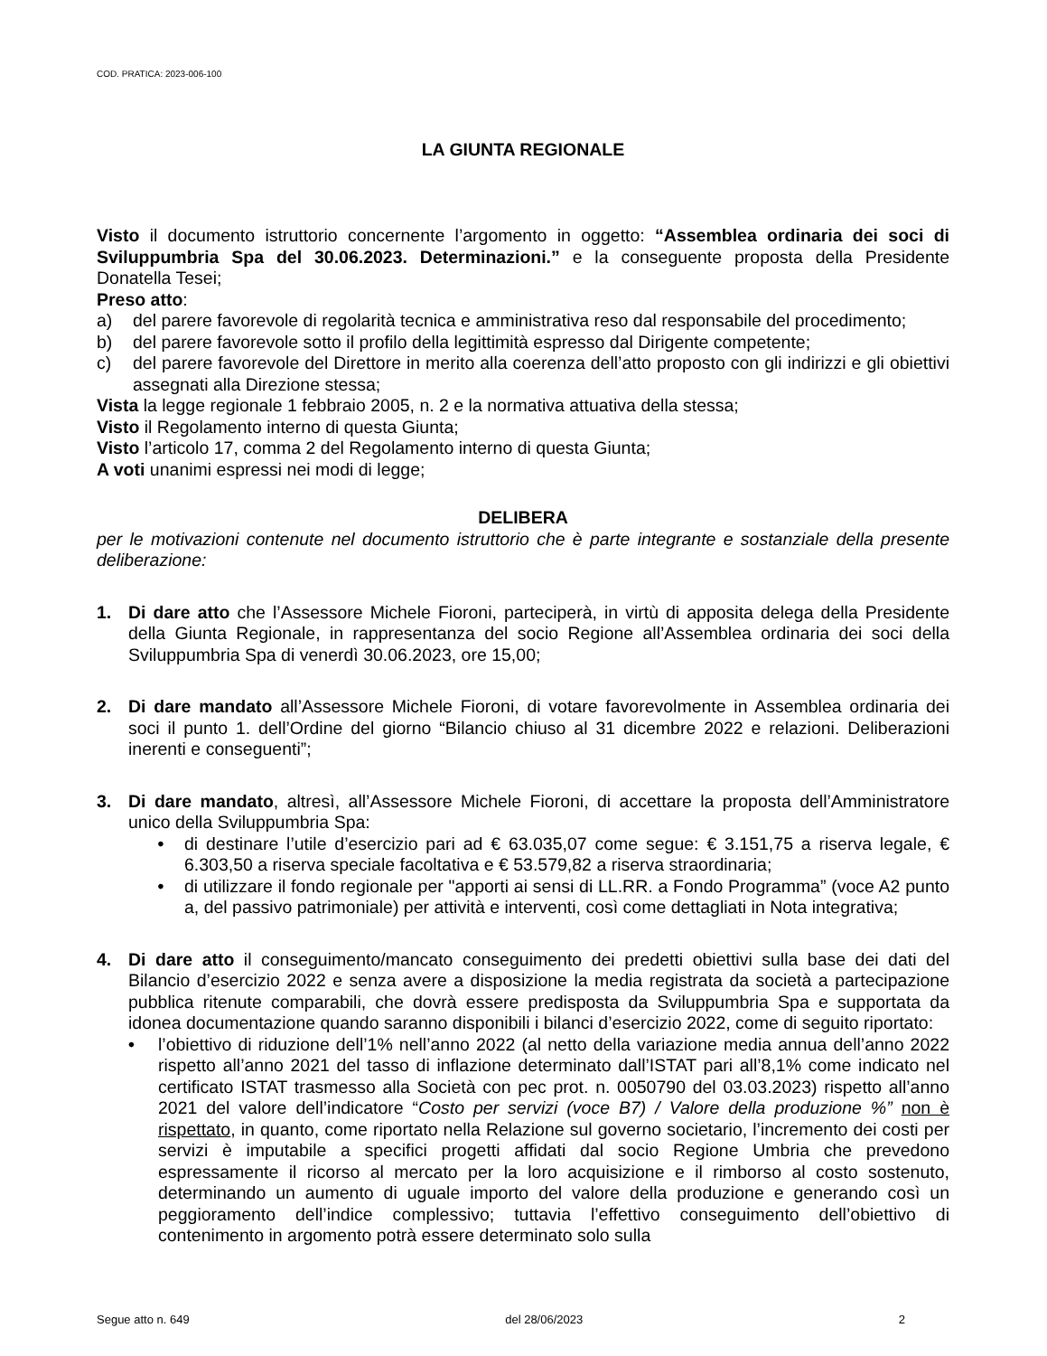COD. PRATICA: 2023-006-100
LA GIUNTA REGIONALE
Visto il documento istruttorio concernente l’argomento in oggetto: “Assemblea ordinaria dei soci di Sviluppumbria Spa del 30.06.2023. Determinazioni.” e la conseguente proposta della Presidente Donatella Tesei;
Preso atto:
a) del parere favorevole di regolarità tecnica e amministrativa reso dal responsabile del procedimento;
b) del parere favorevole sotto il profilo della legittimità espresso dal Dirigente competente;
c) del parere favorevole del Direttore in merito alla coerenza dell’atto proposto con gli indirizzi e gli obiettivi assegnati alla Direzione stessa;
Vista la legge regionale 1 febbraio 2005, n. 2 e la normativa attuativa della stessa;
Visto il Regolamento interno di questa Giunta;
Visto l’articolo 17, comma 2 del Regolamento interno di questa Giunta;
A voti unanimi espressi nei modi di legge;
DELIBERA
per le motivazioni contenute nel documento istruttorio che è parte integrante e sostanziale della presente deliberazione:
1. Di dare atto che l’Assessore Michele Fioroni, parteciperà, in virtù di apposita delega della Presidente della Giunta Regionale, in rappresentanza del socio Regione all’Assemblea ordinaria dei soci della Sviluppumbria Spa di venerdì 30.06.2023, ore 15,00;
2. Di dare mandato all’Assessore Michele Fioroni, di votare favorevolmente in Assemblea ordinaria dei soci il punto 1. dell’Ordine del giorno “Bilancio chiuso al 31 dicembre 2022 e relazioni. Deliberazioni inerenti e conseguenti”;
3. Di dare mandato, altresì, all’Assessore Michele Fioroni, di accettare la proposta dell’Amministratore unico della Sviluppumbria Spa:
• di destinare l’utile d’esercizio pari ad € 63.035,07 come segue: € 3.151,75 a riserva legale, € 6.303,50 a riserva speciale facoltativa e € 53.579,82 a riserva straordinaria;
• di utilizzare il fondo regionale per "apporti ai sensi di LL.RR. a Fondo Programma” (voce A2 punto a, del passivo patrimoniale) per attività e interventi, così come dettagliati in Nota integrativa;
4. Di dare atto il conseguimento/mancato conseguimento dei predetti obiettivi sulla base dei dati del Bilancio d’esercizio 2022 e senza avere a disposizione la media registrata da società a partecipazione pubblica ritenute comparabili, che dovrà essere predisposta da Sviluppumbria Spa e supportata da idonea documentazione quando saranno disponibili i bilanci d’esercizio 2022, come di seguito riportato:
• l’obiettivo di riduzione dell’1% nell’anno 2022 (al netto della variazione media annua dell’anno 2022 rispetto all’anno 2021 del tasso di inflazione determinato dall’ISTAT pari all’8,1% come indicato nel certificato ISTAT trasmesso alla Società con pec prot. n. 0050790 del 03.03.2023) rispetto all’anno 2021 del valore dell’indicatore “Costo per servizi (voce B7) / Valore della produzione %” non è rispettato, in quanto, come riportato nella Relazione sul governo societario, l’incremento dei costi per servizi è imputabile a specifici progetti affidati dal socio Regione Umbria che prevedono espressamente il ricorso al mercato per la loro acquisizione e il rimborso al costo sostenuto, determinando un aumento di uguale importo del valore della produzione e generando così un peggioramento dell’indice complessivo; tuttavia l’effettivo conseguimento dell’obiettivo di contenimento in argomento potrà essere determinato solo sulla
Segue atto n. 649 del 28/06/2023 2